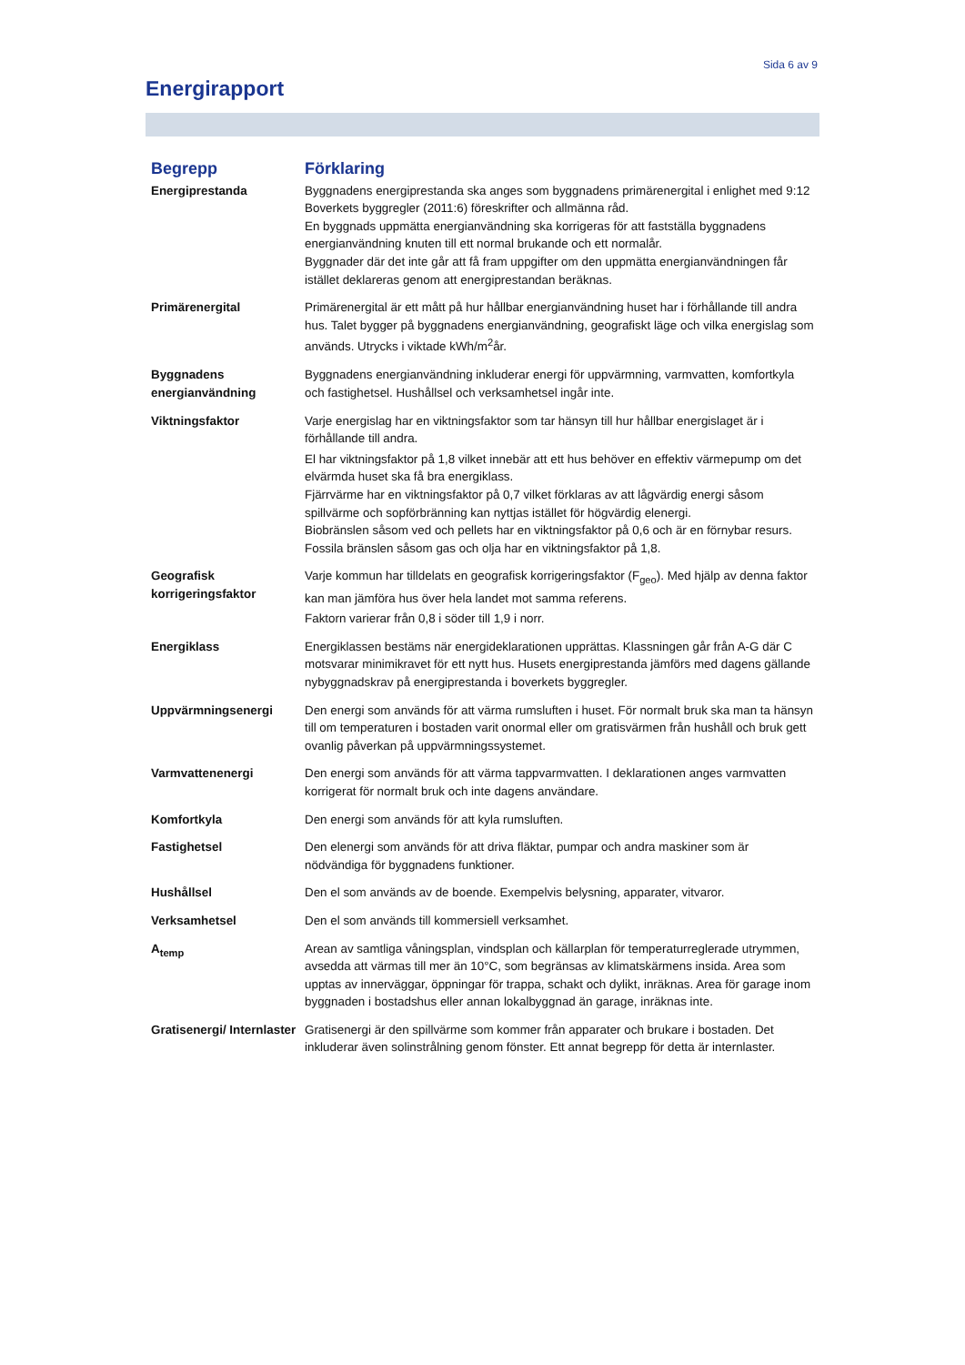Sida 6 av 9
Energirapport
| Begrepp | Förklaring |
| --- | --- |
| Energiprestanda | Byggnadens energiprestanda ska anges som byggnadens primärenergital i enlighet med 9:12 Boverkets byggregler (2011:6) föreskrifter och allmänna råd. En byggnads uppmätta energianvändning ska korrigeras för att fastställa byggnadens energianvändning knuten till ett normal brukande och ett normalår. Byggnader där det inte går att få fram uppgifter om den uppmätta energianvändningen får istället deklareras genom att energiprestandan beräknas. |
| Primärenergital | Primärenergital är ett mått på hur hållbar energianvändning huset har i förhållande till andra hus. Talet bygger på byggnadens energianvändning, geografiskt läge och vilka energislag som används. Utrycks i viktade kWh/m<sup>2</sup>år. |
| Byggnadens energianvändning | Byggnadens energianvändning inkluderar energi för uppvärmning, varmvatten, komfortkyla och fastighetsel. Hushållsel och verksamhetsel ingår inte. |
| Viktningsfaktor | Varje energislag har en viktningsfaktor som tar hänsyn till hur hållbar energislaget är i förhållande till andra. El har viktningsfaktor på 1,8 vilket innebär att ett hus behöver en effektiv värmepump om det elvärmda huset ska få bra energiklass. Fjärrvärme har en viktningsfaktor på 0,7 vilket förklaras av att lågvärdig energi såsom spillvärme och sopförbränning kan nyttjas istället för högvärdig elenergi. Biobränslen såsom ved och pellets har en viktningsfaktor på 0,6 och är en förnybar resurs. Fossila bränslen såsom gas och olja har en viktningsfaktor på 1,8. |
| Geografisk korrigeringsfaktor | Varje kommun har tilldelats en geografisk korrigeringsfaktor (F<sub>geo</sub>). Med hjälp av denna faktor kan man jämföra hus över hela landet mot samma referens. Faktorn varierar från 0,8 i söder till 1,9 i norr. |
| Energiklass | Energiklassen bestäms när energideklarationen upprättas. Klassningen går från A-G där C motsvarar minimikravet för ett nytt hus. Husets energiprestanda jämförs med dagens gällande nybyggnadskrav på energiprestanda i boverkets byggregler. |
| Uppvärmningsenergi | Den energi som används för att värma rumsluften i huset. För normalt bruk ska man ta hänsyn till om temperaturen i bostaden varit onormal eller om gratisvärmen från hushåll och bruk gett ovanlig påverkan på uppvärmningssystemet. |
| Varmvattenenergi | Den energi som används för att värma tappvarmvatten. I deklarationen anges varmvatten korrigerat för normalt bruk och inte dagens användare. |
| Komfortkyla | Den energi som används för att kyla rumsluften. |
| Fastighetsel | Den elenergi som används för att driva fläktar, pumpar och andra maskiner som är nödvändiga för byggnadens funktioner. |
| Hushållsel | Den el som används av de boende. Exempelvis belysning, apparater, vitvaror. |
| Verksamhetsel | Den el som används till kommersiell verksamhet. |
| A<sub>temp</sub> | Arean av samtliga våningsplan, vindsplan och källarplan för temperaturreglerade utrymmen, avsedda att värmas till mer än 10°C, som begränsas av klimatskärmens insida. Area som upptas av innerväggar, öppningar för trappa, schakt och dylikt, inräknas. Area för garage inom byggnaden i bostadshus eller annan lokalbyggnad än garage, inräknas inte. |
| Gratisenergi/ Internlaster | Gratisenergi är den spillvärme som kommer från apparater och brukare i bostaden. Det inkluderar även solinstrålning genom fönster. Ett annat begrepp för detta är internlaster. |